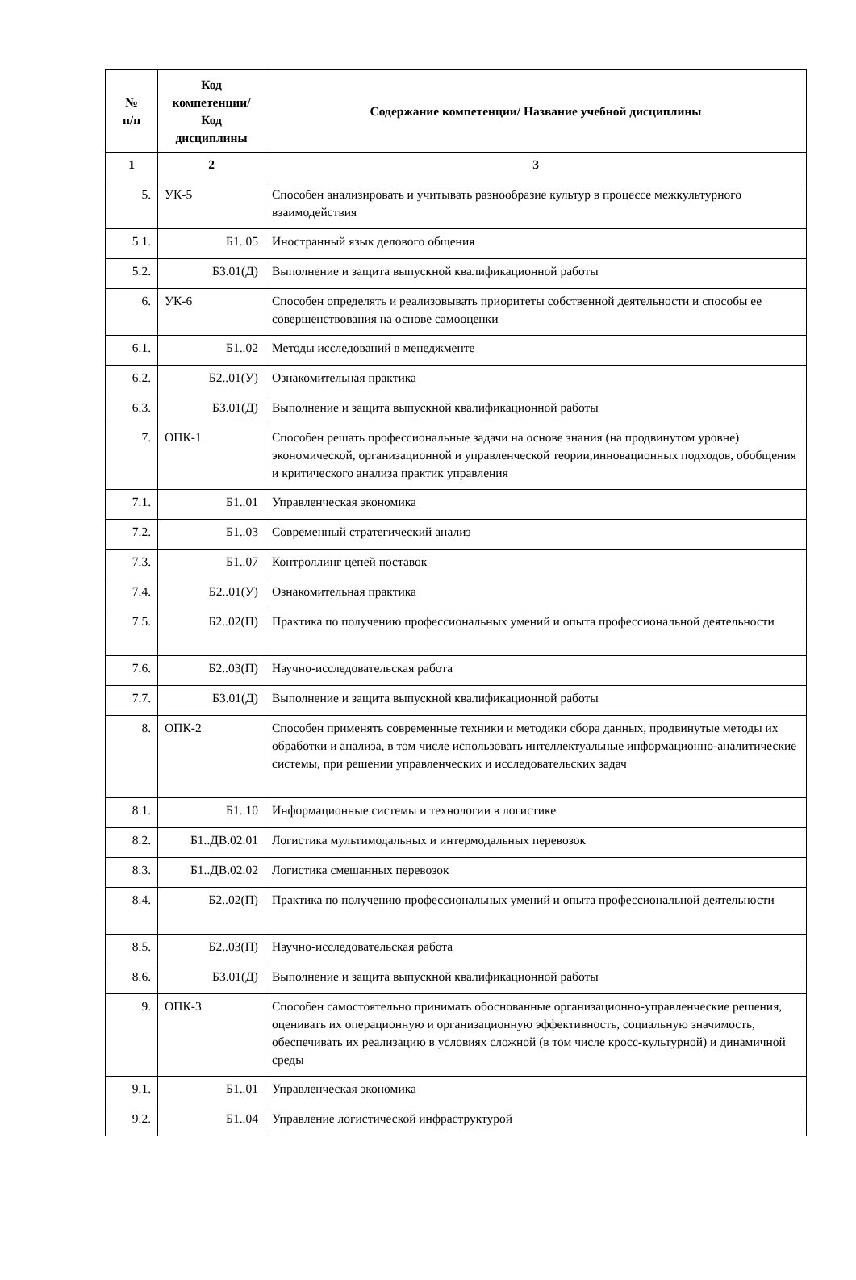| № п/п | Код компетенции/ Код дисциплины | Содержание компетенции/ Название учебной дисциплины |
| --- | --- | --- |
| 1 | 2 | 3 |
| 5. | УК-5 | Способен анализировать и учитывать разнообразие культур в процессе межкультурного взаимодействия |
| 5.1. | Б1..05 | Иностранный язык делового общения |
| 5.2. | Б3.01(Д) | Выполнение и защита выпускной квалификационной работы |
| 6. | УК-6 | Способен определять и реализовывать приоритеты собственной деятельности и способы ее совершенствования на основе самооценки |
| 6.1. | Б1..02 | Методы исследований в менеджменте |
| 6.2. | Б2..01(У) | Ознакомительная практика |
| 6.3. | Б3.01(Д) | Выполнение и защита выпускной квалификационной работы |
| 7. | ОПК-1 | Способен решать профессиональные задачи на основе знания (на продвинутом уровне) экономической, организационной и управленческой теории,инновационных подходов, обобщения и критического анализа практик управления |
| 7.1. | Б1..01 | Управленческая экономика |
| 7.2. | Б1..03 | Современный стратегический анализ |
| 7.3. | Б1..07 | Контроллинг цепей поставок |
| 7.4. | Б2..01(У) | Ознакомительная практика |
| 7.5. | Б2..02(П) | Практика по получению профессиональных умений и опыта профессиональной деятельности |
| 7.6. | Б2..03(П) | Научно-исследовательская работа |
| 7.7. | Б3.01(Д) | Выполнение и защита выпускной квалификационной работы |
| 8. | ОПК-2 | Способен применять современные техники и методики сбора данных, продвинутые методы их обработки и анализа, в том числе использовать интеллектуальные информационно-аналитические системы, при решении управленческих и исследовательских задач |
| 8.1. | Б1..10 | Информационные системы и технологии в логистике |
| 8.2. | Б1..ДВ.02.01 | Логистика мультимодальных и интермодальных перевозок |
| 8.3. | Б1..ДВ.02.02 | Логистика смешанных перевозок |
| 8.4. | Б2..02(П) | Практика по получению профессиональных умений и опыта профессиональной деятельности |
| 8.5. | Б2..03(П) | Научно-исследовательская работа |
| 8.6. | Б3.01(Д) | Выполнение и защита выпускной квалификационной работы |
| 9. | ОПК-3 | Способен самостоятельно принимать обоснованные организационно-управленческие решения, оценивать их операционную и организационную эффективность, социальную значимость, обеспечивать их реализацию в условиях сложной (в том числе кросс-культурной) и динамичной среды |
| 9.1. | Б1..01 | Управленческая экономика |
| 9.2. | Б1..04 | Управление логистической инфраструктурой |